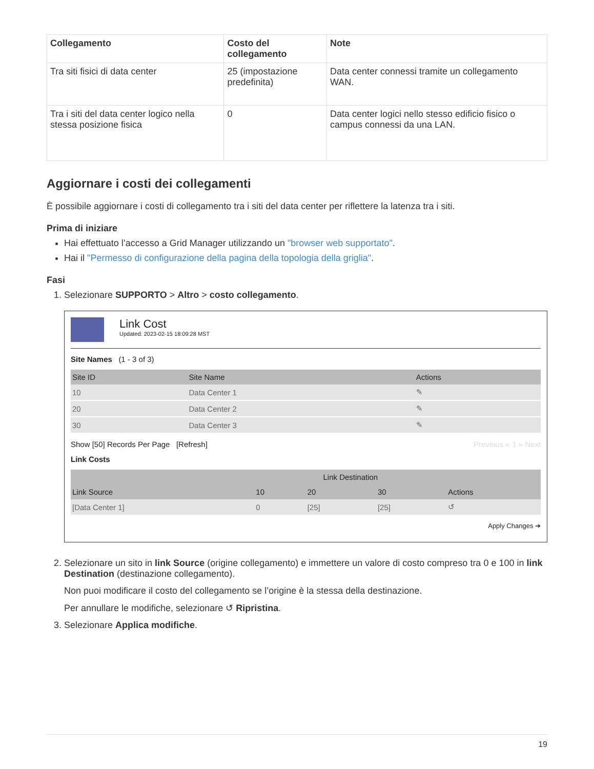| Collegamento | Costo del collegamento | Note |
| --- | --- | --- |
| Tra siti fisici di data center | 25 (impostazione predefinita) | Data center connessi tramite un collegamento WAN. |
| Tra i siti del data center logico nella stessa posizione fisica | 0 | Data center logici nello stesso edificio fisico o campus connessi da una LAN. |
Aggiornare i costi dei collegamenti
È possibile aggiornare i costi di collegamento tra i siti del data center per riflettere la latenza tra i siti.
Prima di iniziare
Hai effettuato l’accesso a Grid Manager utilizzando un "browser web supportato".
Hai il "Permesso di configurazione della pagina della topologia della griglia".
Fasi
1. Selezionare SUPPORTO > Altro > costo collegamento.
Link Cost
Updated: 2023-02-15 18:09:28 MST
Site Names (1 - 3 of 3)
| Site ID | Site Name | Actions |
| --- | --- | --- |
| 10 | Data Center 1 | ✎ |
| 20 | Data Center 2 | ✎ |
| 30 | Data Center 3 | ✎ |
Show [50] Records Per Page [Refresh] Previous « 1 » Next
Link Costs
| | Link Destination | | | |
| --- | --- | --- | --- | --- |
| Link Source | 10 | 20 | 30 | Actions |
| [Data Center 1] | 0 | [25] | [25] | ↺ |
Apply Changes ➔
2. Selezionare un sito in link Source (origine collegamento) e immettere un valore di costo compreso tra 0 e 100 in link Destination (destinazione collegamento).
Non puoi modificare il costo del collegamento se l’origine è la stessa della destinazione.
Per annullare le modifiche, selezionare ↺ Ripristina.
3. Selezionare Applica modifiche.
19